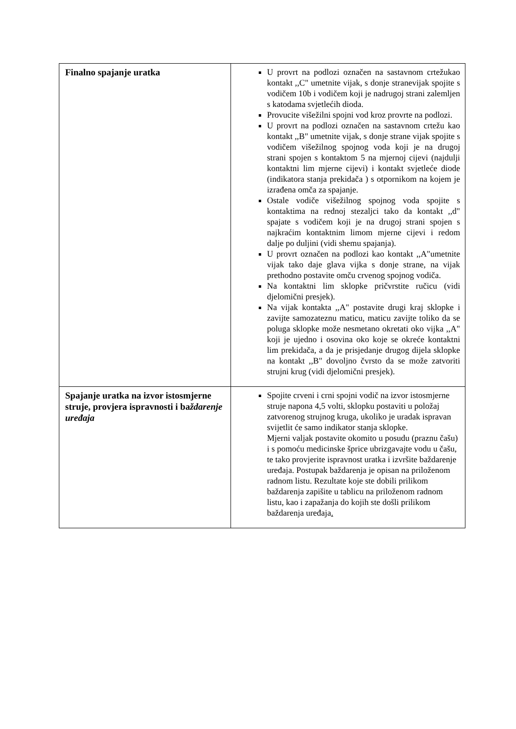| Finalno spajanje uratka | U provrt na podlozi označen na sastavnom crtežukao kontakt ,,C" umetnite vijak, s donje stranevijak spojite s vodičem 10b i vodičem koji je nadrugoj strani zalemljen s katodama svjetlećih dioda. Provucite višežilni spojni vod kroz provrte na podlozi. U provrt na podlozi označen na sastavnom crtežu kao kontakt ,,B" umetnite vijak, s donje strane vijak spojite s vodičem višežilnog spojnog voda koji je na drugoj strani spojen s kontaktom 5 na mjernoj cijevi (najdulji kontaktni lim mjerne cijevi) i kontakt svjetleće diode (indikatora stanja prekidača ) s otpornikom na kojem je izrađena omča za spajanje. Ostale vodiče višežilnog spojnog voda spojite s kontaktima na rednoj stezaljci tako da kontakt ,,d" spajate s vodičem koji je na drugoj strani spojen s najkraćim kontaktnim limom mjerne cijevi i redom dalje po duljini (vidi shemu spajanja). U provrt označen na podlozi kao kontakt ,,A"umetnite vijak tako daje glava vijka s donje strane, na vijak prethodno postavite omču crvenog spojnog vodiča. Na kontaktni lim sklopke pričvrstite ručicu (vidi djelomični presjek). Na vijak kontakta ,,A" postavite drugi kraj sklopke i zavijte samozateznu maticu, maticu zavijte toliko da se poluga sklopke može nesmetano okretati oko vijka ,,A" koji je ujedno i osovina oko koje se okreće kontaktni lim prekidača, a da je prisjedanje drugog dijela sklopke na kontakt ,,B" dovoljno čvrsto da se može zatvoriti strujni krug (vidi djelomični presjek). |
| Spajanje uratka na izvor istosmjerne struje, provjera ispravnosti i ba ždarenje uređaja | Spojite crveni i crni spojni vodič na izvor istosmjerne struje napona 4,5 volti, sklopku postaviti u položaj zatvorenog strujnog kruga, ukoliko je uradak ispravan svijetlit će samo indikator stanja sklopke. Mjerni valjak postavite okomito u posudu (praznu čašu) i s pomoću medicinske šprice ubrizgavajte vodu u čašu, te tako provjerite ispravnost uratka i izvršite baždarenje uređaja. Postupak baždarenja je opisan na priloženom radnom listu. Rezultate koje ste dobili prilikom baždarenja zapišite u tablicu na priloženom radnom listu, kao i zapažanja do kojih ste došli prilikom baždarenja uređaja . |